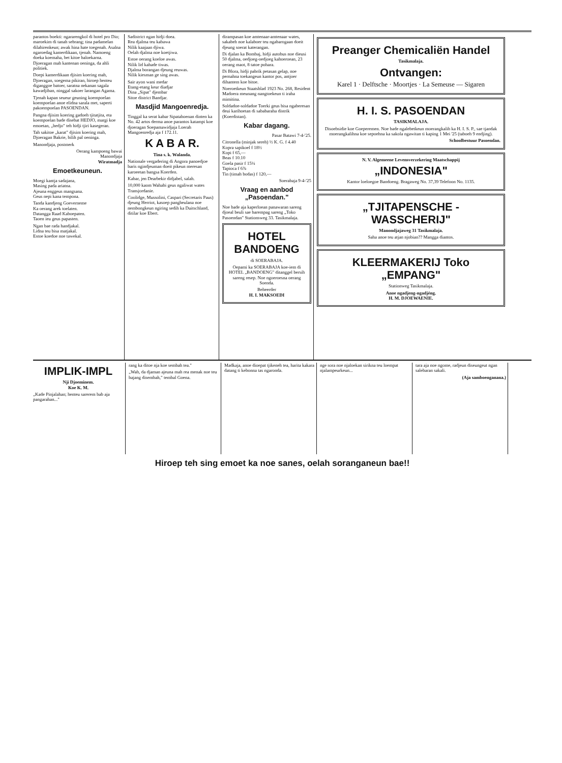parantos boekti: ngararengkol di hotel pro Dio; maroekim di tanah sebrang; tina padamelan dilahirenkeun; awak hina hate toegenah. Asalna ngaroedag kamerdikaan, tjenah. Namoeng doeka koemaha, bet kitoe baloekarna. Djoeragan mah kantenan oeninga, da ahli politiek.
Doepi kamerdikaan djisim koering mah, Djoeragan, soegema pikiran, hiroep henteu diganggoe batoer, saratna nekanan sagala kawadjiban, ninggal sakoer larangan Agama.
Tjenah kapan seueur geuning koempoelan koempoelan anoe elidna sarala met, saperti pakoempoelan PASOENDAN.
Pangna djisim koering gadoeh tjitatjita, eta koempoelan bade disebat HEDJO, margi koe emoetan, „hedjo" teh hidji tjiri kasegeran.
Tah sakitoe „karat" djisim koering mah, Djoeragan Bakrie, bilih pal oeninga.
Manondjaja, postmerk
Oerang kampoeng bawai
Manondjaja
Wiratmadja
Emoetkeuneun.
Moegi kantja sadajana,
Masing pada ariatna.
Ajeuna enggeus mangsana.
Geus nepi kana tempona.
Tanda kandjeng Goeverneme
Ka oerang arek toelaten.
Datangga Raad Kaboepaten.
Taoen ieu geus papasten.
Ngan bae rada handjakal.
Lidna teu bisa matjakal.
Estoe koedoe noe tawekal.
Sadistrict ngan hidji doea.
Rea djalma teu kabawa
Nilik kaajaan djiwa.
Oelah djalma noe koetjiwa.
Estoe oerang koeloe awas.
Nilik lid kahade tiwas.
Djalma borangan djeung reuwas.
Nilik kiesman ge sing awas.
Sair ayon wani medar
Etang-etang keur diadjar
Dina „Sipat" djembar
Sitoe district Bandjar.
Masdjid Mangoenredja.
Tinggal ka serat kabar Sipatahoenan dinten ka No. 42 artos derma anoe parantos katampi koe djoeragan Soepamawidjaja Loerah Mangoenredja aja f 172.11.
K A B A R.
Tina s. k. Walanda.
Nationale vergadering di Angora panoedjoe baris ngindjeuman doeit pikeun meresan karoeetan bangsa Koerden.
Kabar, jen Dearbekir didjabel, salah.
10,000 kaom Wahabi geus ngaliwat wates Transjordanie.
Coolidge, Mussolini, Caspari (Secretaris Paus) djeung Herriot, kasoep pangheulana noe nembongkeun ngiring sedih ka Duitschland, ditilar koe Ebert.
dirampasan koe amtenaar-amtenaar wates, sakabeh noe kalaboer teu ngabarogaan doeit djeung soerat katerangan.
Di djalan ka Bombaj, hidji autobus noe dieusi 50 djalma, oedjoeg-oedjoeg kahoeroean, 23 oerang maot, 8 tatoe pohara.
Di Blora, hidji pabrik petasan gelap, noe pernahna toekangeun kantor pos, antjoer dihantem koe bitoe.
Noeroetkeun Staatsblad 1923 No. 268, Resident Madoera meunang nangtoekeun ti iraha mimitina.
Soldadoe-soldadoe Toerki geus bisa ngaberesan deui karihoetan di sababaraha distrik (Koerdistan).
Kabar dagang.
Pasar Batawi 7-4-'25.
Citronella (minjak sereh) ½ K. G. f 4.40
Kopra sapikoel f 18½
Kopi f 65,—
Beas f 10.10
Goela pasir f 15¼
Tapioca f 6⅞
Tin (timah bodas) f 120,—
Soerabaja 9-4-'25
Vraag en aanbod „Pasoendan."
Noe bade aja kaperloean panawaran sareng djoeal beuli sae barempag sareng „Toko Pasoendan" Stationsweg 33. Tasikmalaja.
HOTEL BANDOENG
di SOERABAJA.
Oepami ka SOERABAJA koe-iem di HOTEL „BANDOENG" ditanggel bersih sareng resep. Noe ngoeroesna oerang Soenda.
Beheerder
H. I. MAKSOEDI
Preanger Chemicaliën Handel
Tasikmalaja.
Ontvangen:
Karel 1 · Delftsche · Moortjes · La Semeuse — Sigaren
H. I. S. PASOENDAN
TASIKMALAJA.
Disoebsidie koe Goeperemen. Noe bade ngalebetkeun moerangkalih ka H. I. S. P., sae tjandak moerangkalihna koe sepoehna ka sakola ngawitan ti kaping 1 Mei '25 (taboeh 9 endjing).
Schoolbestuur Pasoendan.
N. V. Algemeene Levensverzekering Maatschappij
„INDONESIA"
Kantor loeloegoe Bandoeng. Bragaweg No. 37,39 Telefoon No. 1135.
„TJITAPENSCHE - WASSCHERIJ"
Manondjajaweg 31 Tasikmalaja.
Saha anoe teu atjan njobian?? Mangga diantos.
KLEERMAKERIJ Toko „EMPANG"
Stationweg Tasikmalaja.
Anoe ngadjeng-ngadjéng.
H. M. DJOEWAENIE.
IMPLIK-IMPL
Nji Djoeminem.
Koe K. M.
„Kade Pinjalahan; henteu sarerem bab aja pangarahan..."
rang ka ditoe nja koe sembah tea."
„Wah, da djaman ajeuna mah rea menak noe teu bajang disembah," tembal Goena.
Madkaja, anoe dioepat tjikeneh tea, harita kakara datang ti kebonna tas ngaronda.
nge sora noe njaloekan sirikna teu loempat njalampeurkeun...
tara aja noe ngome, radjeun diseungeut ngan salebaran sakali.
(Aja samboenganana.)
Hiroep teh sing emoet ka noe sanes, oelah soranganeun bae!!